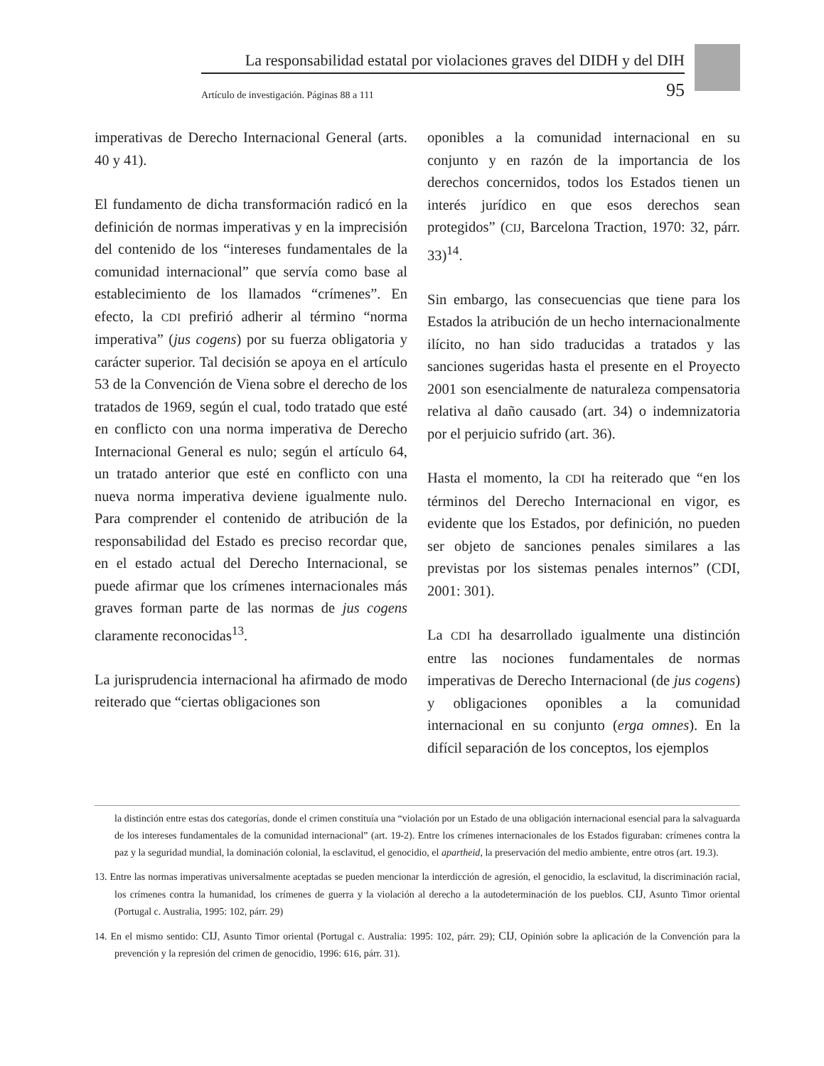La responsabilidad estatal por violaciones graves del DIDH y del DIH
Artículo de investigación. Páginas 88 a 111 95
imperativas de Derecho Internacional General (arts. 40 y 41).
El fundamento de dicha transformación radicó en la definición de normas imperativas y en la imprecisión del contenido de los “intereses fundamentales de la comunidad internacional” que servía como base al establecimiento de los llamados “crímenes”. En efecto, la CDI prefirió adherir al término “norma imperativa” (jus cogens) por su fuerza obligatoria y carácter superior. Tal decisión se apoya en el artículo 53 de la Convención de Viena sobre el derecho de los tratados de 1969, según el cual, todo tratado que esté en conflicto con una norma imperativa de Derecho Internacional General es nulo; según el artículo 64, un tratado anterior que esté en conflicto con una nueva norma imperativa deviene igualmente nulo. Para comprender el contenido de atribución de la responsabilidad del Estado es preciso recordar que, en el estado actual del Derecho Internacional, se puede afirmar que los crímenes internacionales más graves forman parte de las normas de jus cogens claramente reconocidas<sup>13</sup>.
La jurisprudencia internacional ha afirmado de modo reiterado que “ciertas obligaciones son
oponibles a la comunidad internacional en su conjunto y en razón de la importancia de los derechos concernidos, todos los Estados tienen un interés jurídico en que esos derechos sean protegidos” (CIJ, Barcelona Traction, 1970: 32, párr. 33)<sup>14</sup>.
Sin embargo, las consecuencias que tiene para los Estados la atribución de un hecho internacionalmente ilícito, no han sido traducidas a tratados y las sanciones sugeridas hasta el presente en el Proyecto 2001 son esencialmente de naturaleza compensatoria relativa al daño causado (art. 34) o indemnizatoria por el perjuicio sufrido (art. 36).
Hasta el momento, la CDI ha reiterado que “en los términos del Derecho Internacional en vigor, es evidente que los Estados, por definición, no pueden ser objeto de sanciones penales similares a las previstas por los sistemas penales internos” (CDI, 2001: 301).
La CDI ha desarrollado igualmente una distinción entre las nociones fundamentales de normas imperativas de Derecho Internacional (de jus cogens) y obligaciones oponibles a la comunidad internacional en su conjunto (erga omnes). En la difícil separación de los conceptos, los ejemplos
la distinción entre estas dos categorías, donde el crimen constituía una “violación por un Estado de una obligación internacional esencial para la salvaguarda de los intereses fundamentales de la comunidad internacional” (art. 19-2). Entre los crímenes internacionales de los Estados figuraban: crímenes contra la paz y la seguridad mundial, la dominación colonial, la esclavitud, el genocidio, el apartheid, la preservación del medio ambiente, entre otros (art. 19.3).
13. Entre las normas imperativas universalmente aceptadas se pueden mencionar la interdicción de agresión, el genocidio, la esclavitud, la discriminación racial, los crímenes contra la humanidad, los crímenes de guerra y la violación al derecho a la autodeterminación de los pueblos. CIJ, Asunto Timor oriental (Portugal c. Australia, 1995: 102, párr. 29)
14. En el mismo sentido: CIJ, Asunto Timor oriental (Portugal c. Australia: 1995: 102, párr. 29); CIJ, Opinión sobre la aplicación de la Convención para la prevención y la represión del crimen de genocidio, 1996: 616, párr. 31).